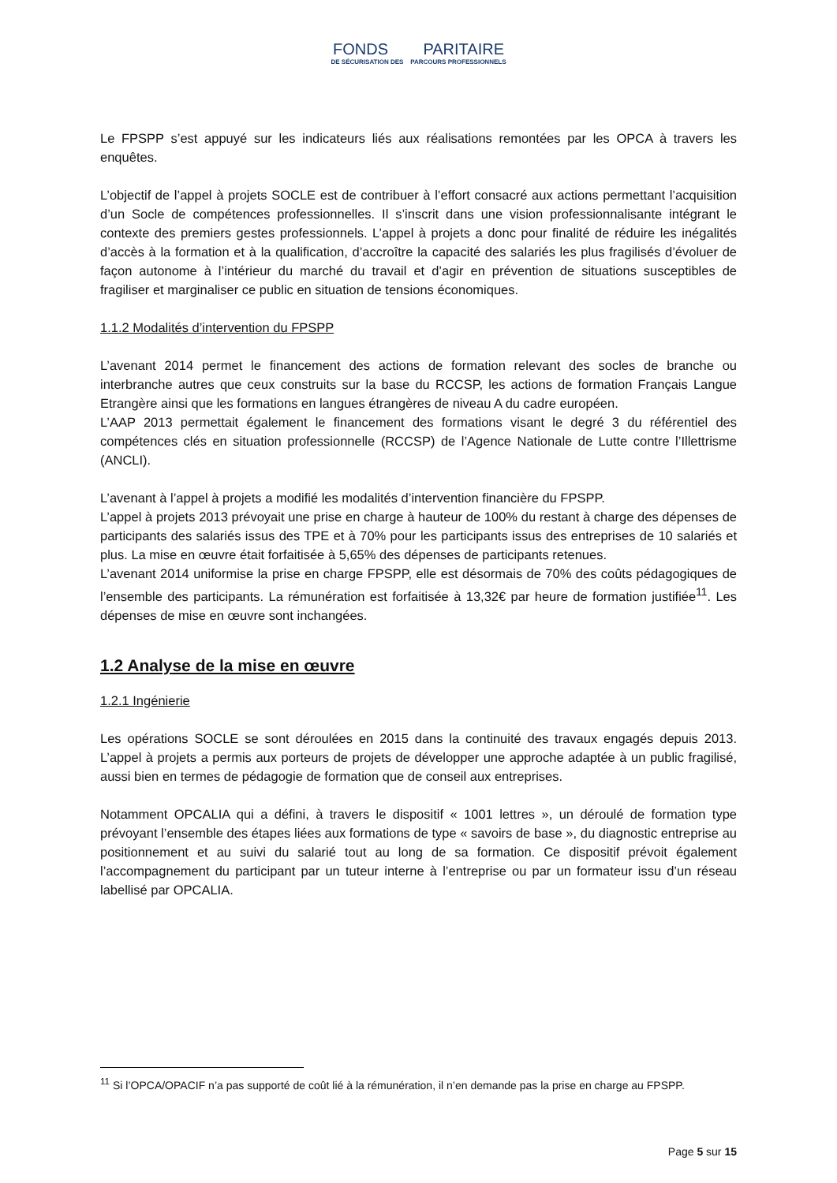FONDS PARITAIRE
DE SÉCURISATION DES PARCOURS PROFESSIONNELS
Le FPSPP s’est appuyé sur les indicateurs liés aux réalisations remontées par les OPCA à travers les enquêtes.
L’objectif de l’appel à projets SOCLE est de contribuer à l’effort consacré aux actions permettant l’acquisition d’un Socle de compétences professionnelles. Il s’inscrit dans une vision professionnalisante intégrant le contexte des premiers gestes professionnels. L’appel à projets a donc pour finalité de réduire les inégalités d’accès à la formation et à la qualification, d’accroître la capacité des salariés les plus fragilisés d’évoluer de façon autonome à l’intérieur du marché du travail et d’agir en prévention de situations susceptibles de fragiliser et marginaliser ce public en situation de tensions économiques.
1.1.2 Modalités d’intervention du FPSPP
L’avenant 2014 permet le financement des actions de formation relevant des socles de branche ou interbranche autres que ceux construits sur la base du RCCSP, les actions de formation Français Langue Etrangère ainsi que les formations en langues étrangères de niveau A du cadre européen.
L’AAP 2013 permettait également le financement des formations visant le degré 3 du référentiel des compétences clés en situation professionnelle (RCCSP) de l’Agence Nationale de Lutte contre l’Illettrisme (ANCLI).
L’avenant à l’appel à projets a modifié les modalités d’intervention financière du FPSPP.
L’appel à projets 2013 prévoyait une prise en charge à hauteur de 100% du restant à charge des dépenses de participants des salariés issus des TPE et à 70% pour les participants issus des entreprises de 10 salariés et plus. La mise en œuvre était forfaitisée à 5,65% des dépenses de participants retenues.
L’avenant 2014 uniformise la prise en charge FPSPP, elle est désormais de 70% des coûts pédagogiques de l’ensemble des participants. La rémunération est forfaitisée à 13,32€ par heure de formation justifiée<sup>11</sup>. Les dépenses de mise en œuvre sont inchangées.
1.2 Analyse de la mise en œuvre
1.2.1 Ingénierie
Les opérations SOCLE se sont déroulées en 2015 dans la continuité des travaux engagés depuis 2013. L’appel à projets a permis aux porteurs de projets de développer une approche adaptée à un public fragilisé, aussi bien en termes de pédagogie de formation que de conseil aux entreprises.
Notamment OPCALIA qui a défini, à travers le dispositif « 1001 lettres », un déroulé de formation type prévoyant l’ensemble des étapes liées aux formations de type « savoirs de base », du diagnostic entreprise au positionnement et au suivi du salarié tout au long de sa formation. Ce dispositif prévoit également l’accompagnement du participant par un tuteur interne à l’entreprise ou par un formateur issu d’un réseau labellisé par OPCALIA.
<sup>11</sup> Si l’OPCA/OPACIF n’a pas supporté de coût lié à la rémunération, il n’en demande pas la prise en charge au FPSPP.
Page 5 sur 15